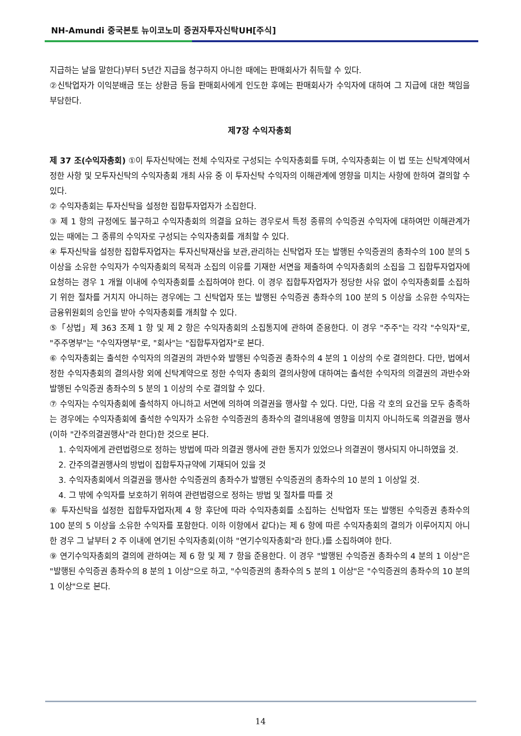NH-Amundi 중국본토 뉴이코노미 증권자투자신탁UH[주식]
지급하는 날을 말한다)부터 5년간 지급을 청구하지 아니한 때에는 판매회사가 취득할 수 있다.
②신탁업자가 이익분배금 또는 상환금 등을 판매회사에게 인도한 후에는 판매회사가 수익자에 대하여 그 지급에 대한 책임을 부담한다.
제7장 수익자총회
제 37 조(수익자총회) ①이 투자신탁에는 전체 수익자로 구성되는 수익자총회를 두며, 수익자총회는 이 법 또는 신탁계약에서 정한 사항 및 모투자신탁의 수익자총회 개최 사유 중 이 투자신탁 수익자의 이해관계에 영향을 미치는 사항에 한하여 결의할 수 있다.
② 수익자총회는 투자신탁을 설정한 집합투자업자가 소집한다.
③ 제 1 항의 규정에도 불구하고 수익자총회의 의결을 요하는 경우로서 특정 종류의 수익증권 수익자에 대하여만 이해관계가 있는 때에는 그 종류의 수익자로 구성되는 수익자총회를 개최할 수 있다.
④ 투자신탁을 설정한 집합투자업자는 투자신탁재산을 보관,관리하는 신탁업자 또는 발행된 수익증권의 총좌수의 100 분의 5 이상을 소유한 수익자가 수익자총회의 목적과 소집의 이유를 기재한 서면을 제출하여 수익자총회의 소집을 그 집합투자업자에 요청하는 경우 1 개월 이내에 수익자총회를 소집하여야 한다. 이 경우 집합투자업자가 정당한 사유 없이 수익자총회를 소집하기 위한 절차를 거치지 아니하는 경우에는 그 신탁업자 또는 발행된 수익증권 총좌수의 100 분의 5 이상을 소유한 수익자는 금융위원회의 승인을 받아 수익자총회를 개최할 수 있다.
⑤「상법」제 363 조제 1 항 및 제 2 항은 수익자총회의 소집통지에 관하여 준용한다. 이 경우 "주주"는 각각 "수익자"로, "주주명부"는 "수익자명부"로, "회사"는 "집합투자업자"로 본다.
⑥ 수익자총회는 출석한 수익자의 의결권의 과반수와 발행된 수익증권 총좌수의 4 분의 1 이상의 수로 결의한다. 다만, 법에서 정한 수익자총회의 결의사항 외에 신탁계약으로 정한 수익자 총회의 결의사항에 대하여는 출석한 수익자의 의결권의 과반수와 발행된 수익증권 총좌수의 5 분의 1 이상의 수로 결의할 수 있다.
⑦ 수익자는 수익자총회에 출석하지 아니하고 서면에 의하여 의결권을 행사할 수 있다. 다만, 다음 각 호의 요건을 모두 충족하는 경우에는 수익자총회에 출석한 수익자가 소유한 수익증권의 총좌수의 결의내용에 영향을 미치지 아니하도록 의결권을 행사(이하 "간주의결권행사"라 한다)한 것으로 본다.
1. 수익자에게 관련법령으로 정하는 방법에 따라 의결권 행사에 관한 통지가 있었으나 의결권이 행사되지 아니하였을 것.
2. 간주의결권행사의 방법이 집합투자규약에 기재되어 있을 것
3. 수익자총회에서 의결권을 행사한 수익증권의 총좌수가 발행된 수익증권의 총좌수의 10 분의 1 이상일 것.
4. 그 밖에 수익자를 보호하기 위하여 관련법령으로 정하는 방법 및 절차를 따를 것
⑧ 투자신탁을 설정한 집합투자업자(제 4 항 후단에 따라 수익자총회를 소집하는 신탁업자 또는 발행된 수익증권 총좌수의 100 분의 5 이상을 소유한 수익자를 포함한다. 이하 이항에서 같다)는 제 6 항에 따른 수익자총회의 결의가 이루어지지 아니한 경우 그 날부터 2 주 이내에 연기된 수익자총회(이하 "연기수익자총회"라 한다.)를 소집하여야 한다.
⑨ 연기수익자총회의 결의에 관하여는 제 6 항 및 제 7 항을 준용한다. 이 경우 "발행된 수익증권 총좌수의 4 분의 1 이상"은 "발행된 수익증권 총좌수의 8 분의 1 이상"으로 하고, "수익증권의 총좌수의 5 분의 1 이상"은 "수익증권의 총좌수의 10 분의 1 이상"으로 본다.
14